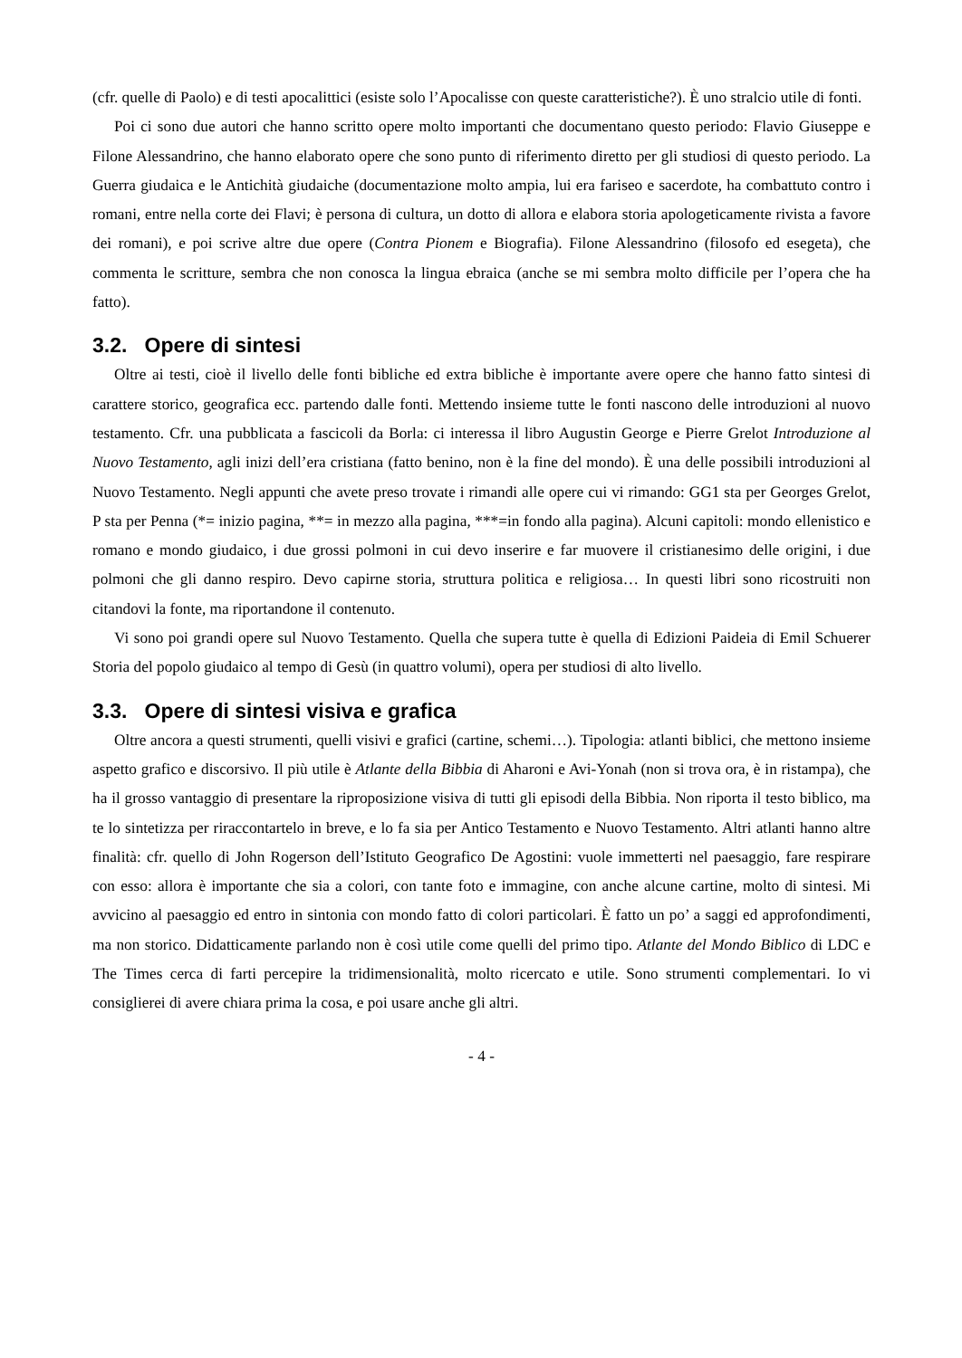(cfr. quelle di Paolo) e di testi apocalittici (esiste solo l’Apocalisse con queste caratteristiche?). È uno stralcio utile di fonti.
Poi ci sono due autori che hanno scritto opere molto importanti che documentano questo periodo: Flavio Giuseppe e Filone Alessandrino, che hanno elaborato opere che sono punto di riferimento diretto per gli studiosi di questo periodo. La Guerra giudaica e le Antichità giudaiche (documentazione molto ampia, lui era fariseo e sacerdote, ha combattuto contro i romani, entre nella corte dei Flavi; è persona di cultura, un dotto di allora e elabora storia apologeticamente rivista a favore dei romani), e poi scrive altre due opere (Contra Pionem e Biografia). Filone Alessandrino (filosofo ed esegeta), che commenta le scritture, sembra che non conosca la lingua ebraica (anche se mi sembra molto difficile per l’opera che ha fatto).
3.2. Opere di sintesi
Oltre ai testi, cioè il livello delle fonti bibliche ed extra bibliche è importante avere opere che hanno fatto sintesi di carattere storico, geografica ecc. partendo dalle fonti. Mettendo insieme tutte le fonti nascono delle introduzioni al nuovo testamento. Cfr. una pubblicata a fascicoli da Borla: ci interessa il libro Augustin George e Pierre Grelot Introduzione al Nuovo Testamento, agli inizi dell’era cristiana (fatto benino, non è la fine del mondo). È una delle possibili introduzioni al Nuovo Testamento. Negli appunti che avete preso trovate i rimandi alle opere cui vi rimando: GG1 sta per Georges Grelot, P sta per Penna (*= inizio pagina, **= in mezzo alla pagina, ***=in fondo alla pagina). Alcuni capitoli: mondo ellenistico e romano e mondo giudaico, i due grossi polmoni in cui devo inserire e far muovere il cristianesimo delle origini, i due polmoni che gli danno respiro. Devo capirne storia, struttura politica e religiosa… In questi libri sono ricostruiti non citandovi la fonte, ma riportandone il contenuto.
Vi sono poi grandi opere sul Nuovo Testamento. Quella che supera tutte è quella di Edizioni Paideia di Emil Schuerer Storia del popolo giudaico al tempo di Gesù (in quattro volumi), opera per studiosi di alto livello.
3.3. Opere di sintesi visiva e grafica
Oltre ancora a questi strumenti, quelli visivi e grafici (cartine, schemi…). Tipologia: atlanti biblici, che mettono insieme aspetto grafico e discorsivo. Il più utile è Atlante della Bibbia di Aharoni e Avi-Yonah (non si trova ora, è in ristampa), che ha il grosso vantaggio di presentare la riproposizione visiva di tutti gli episodi della Bibbia. Non riporta il testo biblico, ma te lo sintetizza per riraccontartelo in breve, e lo fa sia per Antico Testamento e Nuovo Testamento. Altri atlanti hanno altre finalità: cfr. quello di John Rogerson dell’Istituto Geografico De Agostini: vuole immetterti nel paesaggio, fare respirare con esso: allora è importante che sia a colori, con tante foto e immagine, con anche alcune cartine, molto di sintesi. Mi avvicino al paesaggio ed entro in sintonia con mondo fatto di colori particolari. È fatto un po’ a saggi ed approfondimenti, ma non storico. Didatticamente parlando non è così utile come quelli del primo tipo. Atlante del Mondo Biblico di LDC e The Times cerca di farti percepire la tridimensionalità, molto ricercato e utile. Sono strumenti complementari. Io vi consiglierei di avere chiara prima la cosa, e poi usare anche gli altri.
- 4 -